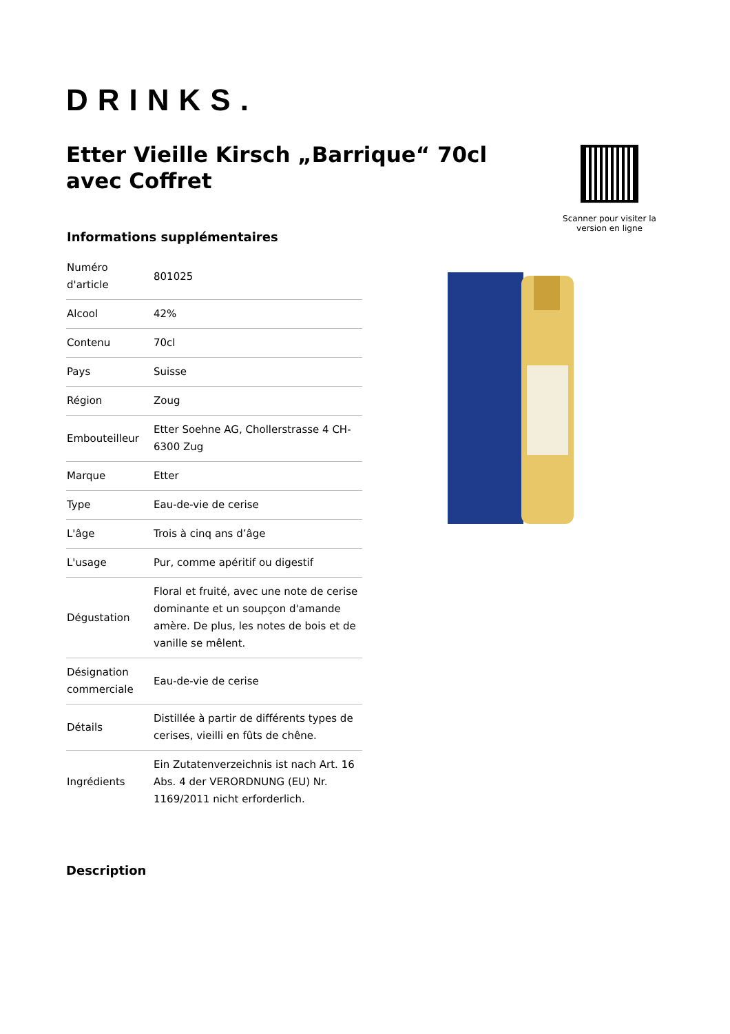DRINKS.
Etter Vieille Kirsch „Barrique“ 70cl avec Coffret
Scanner pour visiter la version en ligne
Informations supplémentaires
| Numéro d'article | 801025 |
| Alcool | 42% |
| Contenu | 70cl |
| Pays | Suisse |
| Région | Zoug |
| Embouteilleur | Etter Soehne AG, Chollerstrasse 4 CH-6300 Zug |
| Marque | Etter |
| Type | Eau-de-vie de cerise |
| L'âge | Trois à cinq ans d’âge |
| L'usage | Pur, comme apéritif ou digestif |
| Dégustation | Floral et fruité, avec une note de cerise dominante et un soupçon d'amande amère. De plus, les notes de bois et de vanille se mêlent. |
| Désignation commerciale | Eau-de-vie de cerise |
| Détails | Distillée à partir de différents types de cerises, vieilli en fûts de chêne. |
| Ingrédients | Ein Zutatenverzeichnis ist nach Art. 16 Abs. 4 der VERORDNUNG (EU) Nr. 1169/2011 nicht erforderlich. |
Description